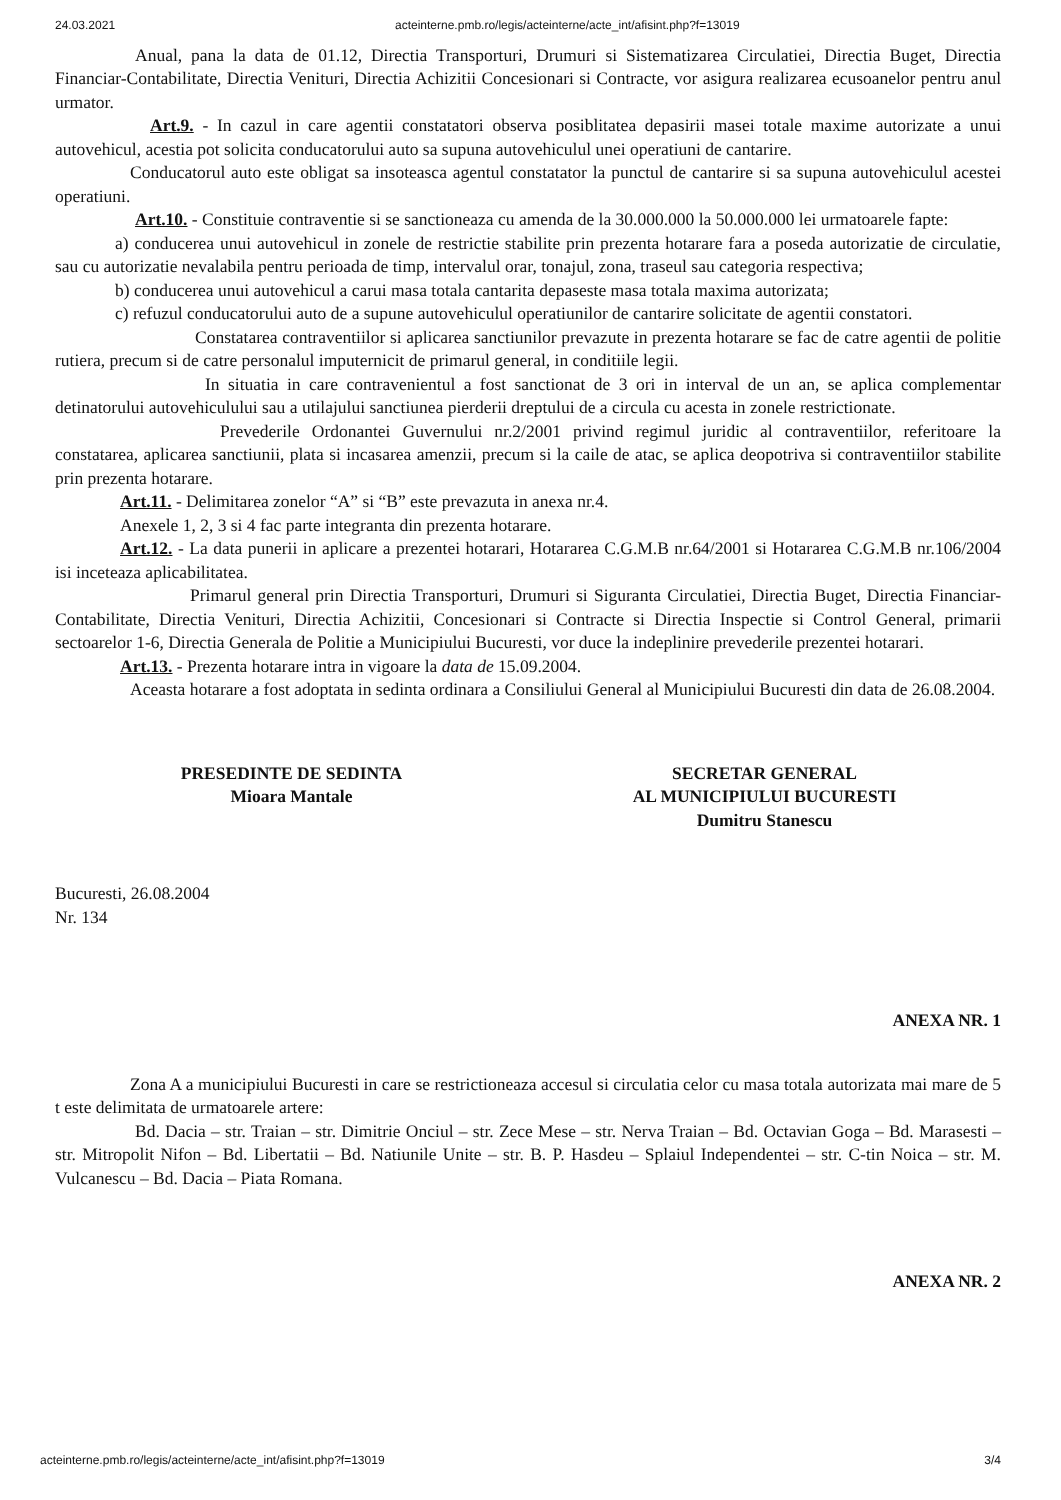24.03.2021 acteinterne.pmb.ro/legis/acteinterne/acte_int/afisint.php?f=13019
Anual, pana la data de 01.12, Directia Transporturi, Drumuri si Sistematizarea Circulatiei, Directia Buget, Directia Financiar-Contabilitate, Directia Venituri, Directia Achizitii Concesionari si Contracte, vor asigura realizarea ecusoanelor pentru anul urmator.
Art.9. - In cazul in care agentii constatatori observa posiblitatea depasirii masei totale maxime autorizate a unui autovehicul, acestia pot solicita conducatorului auto sa supuna autovehiculul unei operatiuni de cantarire.
Conducatorul auto este obligat sa insoteasca agentul constatator la punctul de cantarire si sa supuna autovehiculul acestei operatiuni.
Art.10. - Constituie contraventie si se sanctioneaza cu amenda de la 30.000.000 la 50.000.000 lei urmatoarele fapte:
a) conducerea unui autovehicul in zonele de restrictie stabilite prin prezenta hotarare fara a poseda autorizatie de circulatie, sau cu autorizatie nevalabila pentru perioada de timp, intervalul orar, tonajul, zona, traseul sau categoria respectiva;
b) conducerea unui autovehicul a carui masa totala cantarita depaseste masa totala maxima autorizata;
c) refuzul conducatorului auto de a supune autovehiculul operatiunilor de cantarire solicitate de agentii constatori.
Constatarea contraventiilor si aplicarea sanctiunilor prevazute in prezenta hotarare se fac de catre agentii de politie rutiera, precum si de catre personalul imputernicit de primarul general, in conditiile legii.
In situatia in care contravenientul a fost sanctionat de 3 ori in interval de un an, se aplica complementar detinatorului autovehiculului sau a utilajului sanctiunea pierderii dreptului de a circula cu acesta in zonele restrictionate.
Prevederile Ordonantei Guvernului nr.2/2001 privind regimul juridic al contraventiilor, referitoare la constatarea, aplicarea sanctiunii, plata si incasarea amenzii, precum si la caile de atac, se aplica deopotriva si contraventiilor stabilite prin prezenta hotarare.
Art.11. - Delimitarea zonelor “A” si “B” este prevazuta in anexa nr.4.
Anexele 1, 2, 3 si 4 fac parte integranta din prezenta hotarare.
Art.12. - La data punerii in aplicare a prezentei hotarari, Hotararea C.G.M.B nr.64/2001 si Hotararea C.G.M.B nr.106/2004 isi inceteaza aplicabilitatea.
Primarul general prin Directia Transporturi, Drumuri si Siguranta Circulatiei, Directia Buget, Directia Financiar-Contabilitate, Directia Venituri, Directia Achizitii, Concesionari si Contracte si Directia Inspectie si Control General, primarii sectoarelor 1-6, Directia Generala de Politie a Municipiului Bucuresti, vor duce la indeplinire prevederile prezentei hotarari.
Art.13. - Prezenta hotarare intra in vigoare la data de 15.09.2004.
Aceasta hotarare a fost adoptata in sedinta ordinara a Consiliului General al Municipiului Bucuresti din data de 26.08.2004.
PRESEDINTE DE SEDINTA
Mioara Mantale
SECRETAR GENERAL
AL MUNICIPIULUI BUCURESTI
Dumitru Stanescu
Bucuresti, 26.08.2004
Nr. 134
ANEXA NR. 1
Zona A a municipiului Bucuresti in care se restrictioneaza accesul si circulatia celor cu masa totala autorizata mai mare de 5 t este delimitata de urmatoarele artere:
Bd. Dacia – str. Traian – str. Dimitrie Onciul – str. Zece Mese – str. Nerva Traian – Bd. Octavian Goga – Bd. Marasesti – str. Mitropolit Nifon – Bd. Libertatii – Bd. Natiunile Unite – str. B. P. Hasdeu – Splaiul Independentei – str. C-tin Noica – str. M. Vulcanescu – Bd. Dacia – Piata Romana.
ANEXA NR. 2
acteinterne.pmb.ro/legis/acteinterne/acte_int/afisint.php?f=13019 3/4